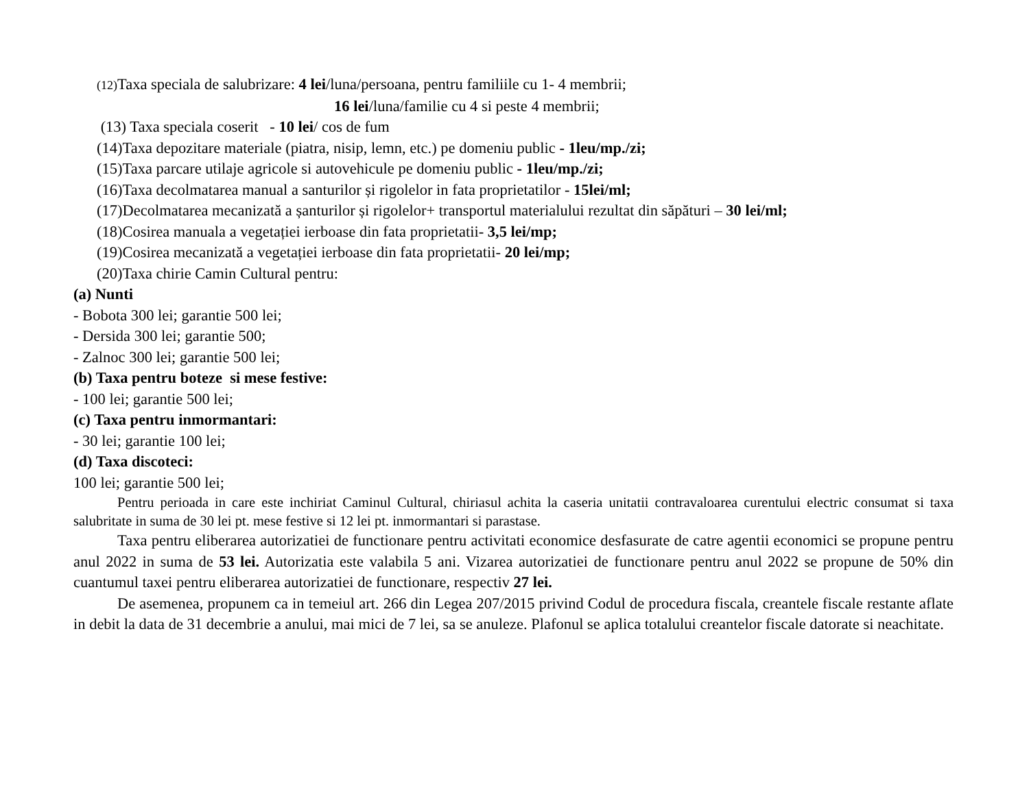(12) Taxa speciala de salubrizare: 4 lei/luna/persoana, pentru familiile cu 1- 4 membrii;
16 lei/luna/familie cu 4 si peste 4 membrii;
(13) Taxa speciala coserit - 10 lei/ cos de fum
(14)Taxa depozitare materiale (piatra, nisip, lemn, etc.) pe domeniu public - 1leu/mp./zi;
(15)Taxa parcare utilaje agricole si autovehicule pe domeniu public - 1leu/mp./zi;
(16)Taxa decolmatarea manual a santurilor și rigolelor in fata proprietatilor - 15lei/ml;
(17)Decolmatarea mecanizată a șanturilor și rigolelor+ transportul materialului rezultat din săpături – 30 lei/ml;
(18)Cosirea manuala a vegetației ierboase din fata proprietatii- 3,5 lei/mp;
(19)Cosirea mecanizată a vegetației ierboase din fata proprietatii- 20 lei/mp;
(20)Taxa chirie Camin Cultural pentru:
(a) Nunti
- Bobota 300 lei; garantie 500 lei;
- Dersida 300 lei; garantie 500;
- Zalnoc 300 lei; garantie 500 lei;
(b) Taxa pentru boteze si mese festive:
- 100 lei; garantie 500 lei;
(c) Taxa pentru inmormantari:
- 30 lei; garantie 100 lei;
(d) Taxa discoteci:
100 lei; garantie 500 lei;
Pentru perioada in care este inchiriat Caminul Cultural, chiriasul achita la caseria unitatii contravaloarea curentului electric consumat si taxa salubritate in suma de 30 lei pt. mese festive si 12 lei pt. inmormantari si parastase.
Taxa pentru eliberarea autorizatiei de functionare pentru activitati economice desfasurate de catre agentii economici se propune pentru anul 2022 in suma de 53 lei. Autorizatia este valabila 5 ani. Vizarea autorizatiei de functionare pentru anul 2022 se propune de 50% din cuantumul taxei pentru eliberarea autorizatiei de functionare, respectiv 27 lei.
De asemenea, propunem ca in temeiul art. 266 din Legea 207/2015 privind Codul de procedura fiscala, creantele fiscale restante aflate in debit la data de 31 decembrie a anului, mai mici de 7 lei, sa se anuleze. Plafonul se aplica totalului creantelor fiscale datorate si neachitate.